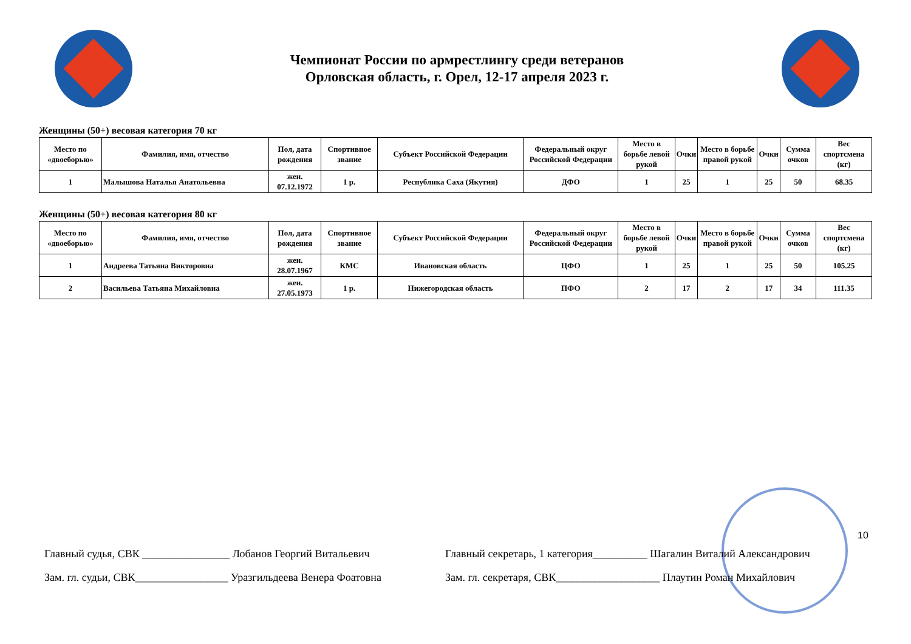Чемпионат России по армрестлингу среди ветеранов
Орловская область, г. Орел, 12-17 апреля 2023 г.
Женщины (50+) весовая категория 70 кг
| Место по «двоеборью» | Фамилия, имя, отчество | Пол, дата рождения | Спортивное звание | Субъект Российской Федерации | Федеральный округ Российской Федерации | Место в борьбе левой рукой | Очки | Место в борьбе правой рукой | Очки | Сумма очков | Вес спортсмена (кг) |
| --- | --- | --- | --- | --- | --- | --- | --- | --- | --- | --- | --- |
| 1 | Малышова Наталья Анатольевна | жен. 07.12.1972 | 1 р. | Республика Саха (Якутия) | ДФО | 1 | 25 | 1 | 25 | 50 | 68.35 |
Женщины (50+) весовая категория 80 кг
| Место по «двоеборью» | Фамилия, имя, отчество | Пол, дата рождения | Спортивное звание | Субъект Российской Федерации | Федеральный округ Российской Федерации | Место в борьбе левой рукой | Очки | Место в борьбе правой рукой | Очки | Сумма очков | Вес спортсмена (кг) |
| --- | --- | --- | --- | --- | --- | --- | --- | --- | --- | --- | --- |
| 1 | Андреева Татьяна Викторовна | жен. 28.07.1967 | КМС | Ивановская область | ЦФО | 1 | 25 | 1 | 25 | 50 | 105.25 |
| 2 | Васильева Татьяна Михайловна | жен. 27.05.1973 | 1 р. | Нижегородская область | ПФО | 2 | 17 | 2 | 17 | 34 | 111.35 |
Главный судья, СВК ________________ Лобанов Георгий Витальевич
Зам. гл. судьи, СВК_________________ Уразгильдеева Венера Фоатовна
Главный секретарь, 1 категория__________ Шагалин Виталий Александрович
Зам. гл. секретаря, СВК___________________ Плаутин Роман Михайлович
10